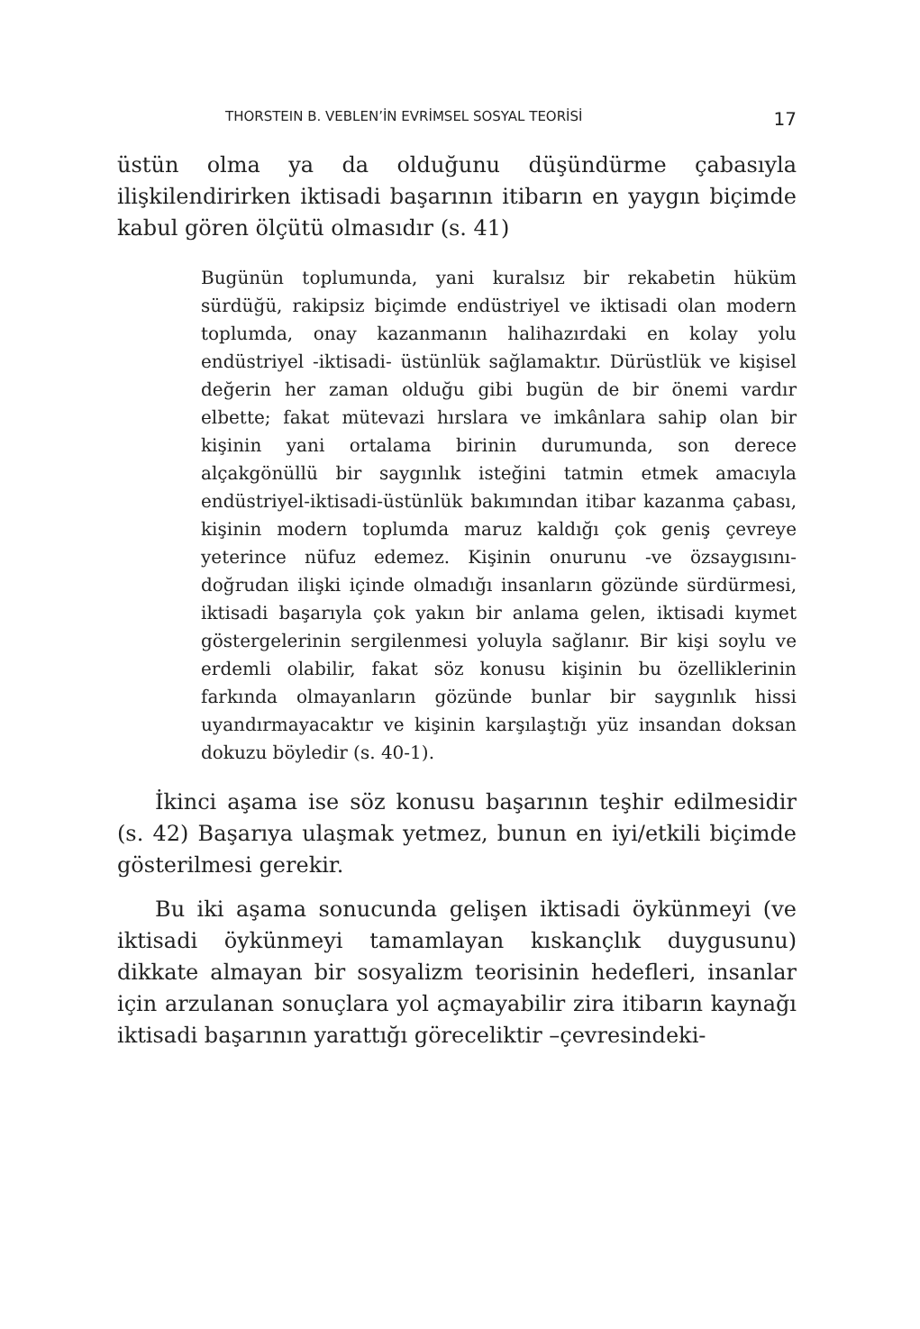THORSTEIN B. VEBLEN’İN EVRİMSEL SOSYAL TEORİSİ 17
üstün olma ya da olduğunu düşündürme çabasıyla ilişkilendirirken iktisadi başarının itibarın en yaygın biçimde kabul gören ölçütü olmasıdır (s. 41)
Bugünün toplumunda, yani kuralsız bir rekabetin hüküm sürdüğü, rakipsiz biçimde endüstriyel ve iktisadi olan modern toplumda, onay kazanmanın halihazırdaki en kolay yolu endüstriyel -iktisadi- üstünlük sağlamaktır. Dürüstlük ve kişisel değerin her zaman olduğu gibi bugün de bir önemi vardır elbette; fakat mütevazi hırslara ve imkânlara sahip olan bir kişinin yani ortalama birinin durumunda, son derece alçakgönüllü bir saygınlık isteğini tatmin etmek amacıyla endüstriyel-iktisadi-üstünlük bakımından itibar kazanma çabası, kişinin modern toplumda maruz kaldığı çok geniş çevreye yeterince nüfuz edemez. Kişinin onurunu -ve özsaygısını- doğrudan ilişki içinde olmadığı insanların gözünde sürdürmesi, iktisadi başarıyla çok yakın bir anlama gelen, iktisadi kıymet göstergelerinin sergilenmesi yoluyla sağlanır. Bir kişi soylu ve erdemli olabilir, fakat söz konusu kişinin bu özelliklerinin farkında olmayanların gözünde bunlar bir saygınlık hissi uyandırmayacaktır ve kişinin karşılaştığı yüz insandan doksan dokuzu böyledir (s. 40-1).
İkinci aşama ise söz konusu başarının teşhir edilmesidir (s. 42) Başarıya ulaşmak yetmez, bunun en iyi/etkili biçimde gösterilmesi gerekir.
Bu iki aşama sonucunda gelişen iktisadi öykünmeyi (ve iktisadi öykünmeyi tamamlayan kıskançlık duygusunu) dikkate almayan bir sosyalizm teorisinin hedefleri, insanlar için arzulanan sonuçlara yol açmayabilir zira itibarın kaynağı iktisadi başarının yarattığı göreceliktir –çevresindeki-